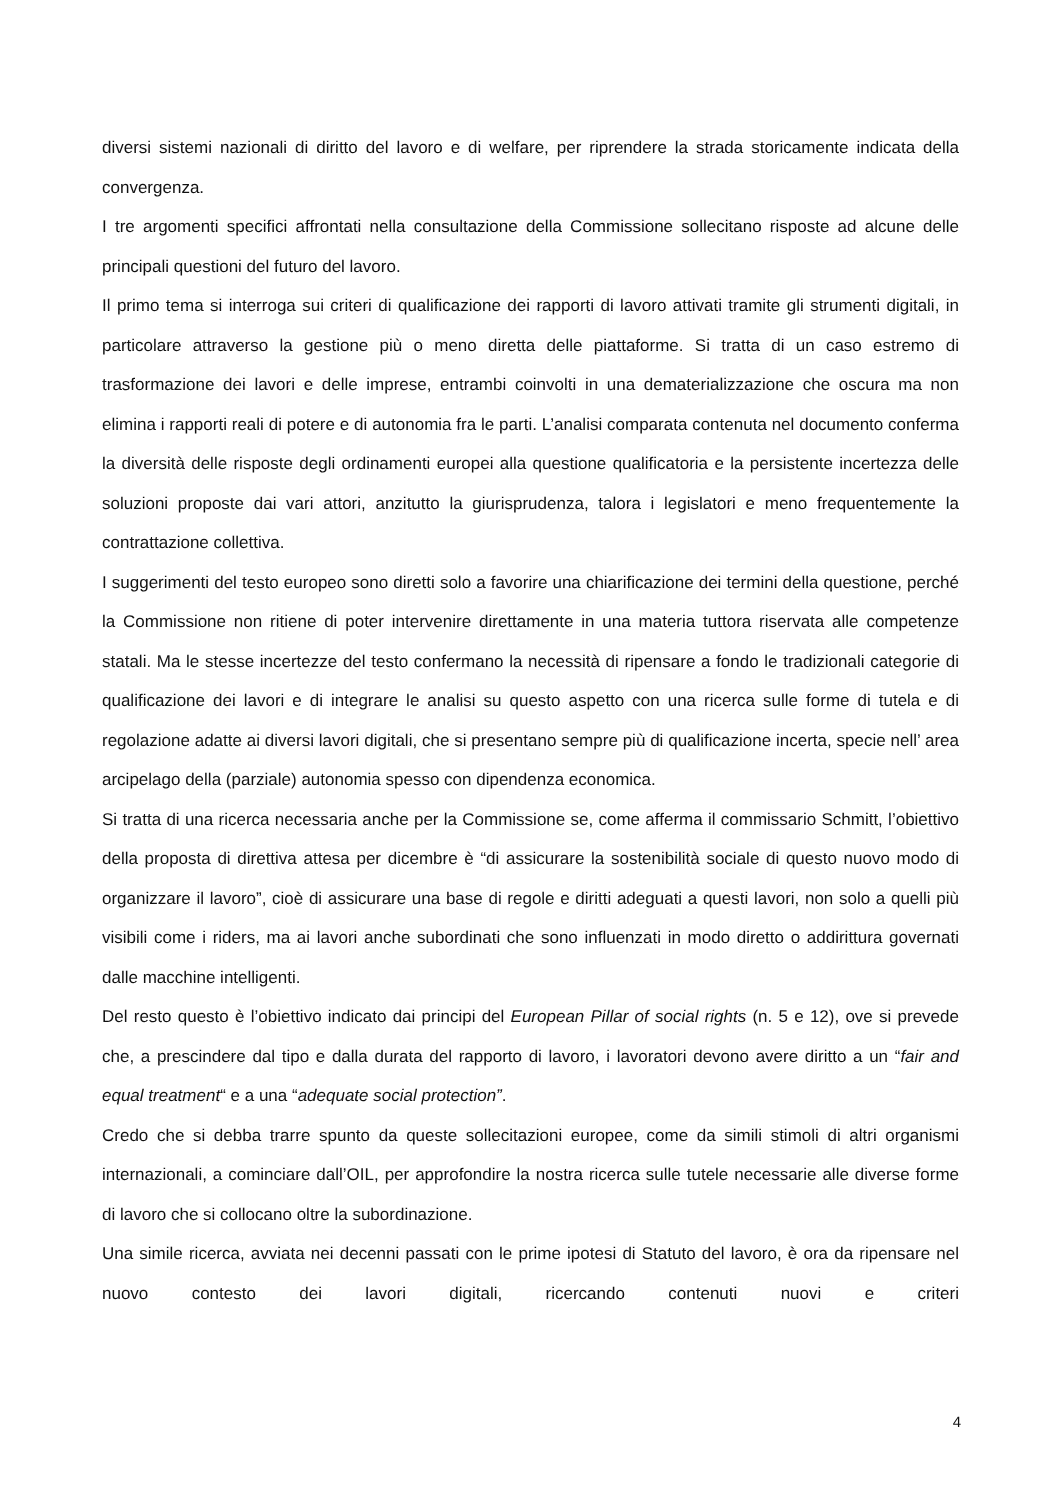diversi sistemi nazionali di diritto del lavoro e di welfare, per riprendere la strada storicamente indicata della convergenza.
I tre argomenti specifici affrontati nella consultazione della Commissione sollecitano risposte ad alcune delle principali questioni del futuro del lavoro.
Il primo tema si interroga sui criteri di qualificazione dei rapporti di lavoro attivati tramite gli strumenti digitali, in particolare attraverso la gestione più o meno diretta delle piattaforme. Si tratta di un caso estremo di trasformazione dei lavori e delle imprese, entrambi coinvolti in una dematerializzazione che oscura ma non elimina i rapporti reali di potere e di autonomia fra le parti. L’analisi comparata contenuta nel documento conferma la diversità delle risposte degli ordinamenti europei alla questione qualificatoria e la persistente incertezza delle soluzioni proposte dai vari attori, anzitutto la giurisprudenza, talora i legislatori e meno frequentemente la contrattazione collettiva.
I suggerimenti del testo europeo sono diretti solo a favorire una chiarificazione dei termini della questione, perché la Commissione non ritiene di poter intervenire direttamente in una materia tuttora riservata alle competenze statali. Ma le stesse incertezze del testo confermano la necessità di ripensare a fondo le tradizionali categorie di qualificazione dei lavori e di integrare le analisi su questo aspetto con una ricerca sulle forme di tutela e di regolazione adatte ai diversi lavori digitali, che si presentano sempre più di qualificazione incerta, specie nell’ area arcipelago della (parziale) autonomia spesso con dipendenza economica.
Si tratta di una ricerca necessaria anche per la Commissione se, come afferma il commissario Schmitt, l’obiettivo della proposta di direttiva attesa per dicembre è “di assicurare la sostenibilità sociale di questo nuovo modo di organizzare il lavoro”, cioè di assicurare una base di regole e diritti adeguati a questi lavori, non solo a quelli più visibili come i riders, ma ai lavori anche subordinati che sono influenzati in modo diretto o addirittura governati dalle macchine intelligenti.
Del resto questo è l’obiettivo indicato dai principi del European Pillar of social rights (n. 5 e 12), ove si prevede che, a prescindere dal tipo e dalla durata del rapporto di lavoro, i lavoratori devono avere diritto a un “fair and equal treatment“ e a una “adequate social protection”.
Credo che si debba trarre spunto da queste sollecitazioni europee, come da simili stimoli di altri organismi internazionali, a cominciare dall’OIL, per approfondire la nostra ricerca sulle tutele necessarie alle diverse forme di lavoro che si collocano oltre la subordinazione.
Una simile ricerca, avviata nei decenni passati con le prime ipotesi di Statuto del lavoro, è ora da ripensare nel nuovo contesto dei lavori digitali, ricercando contenuti nuovi e criteri
4